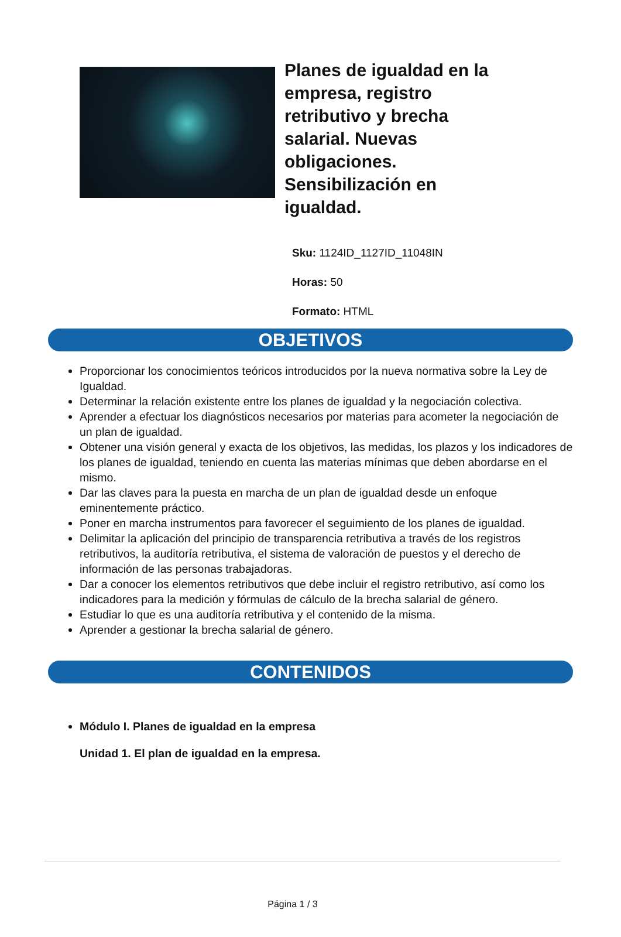Planes de igualdad en la empresa, registro retributivo y brecha salarial. Nuevas obligaciones. Sensibilización en igualdad.
Sku: 1124ID_1127ID_11048IN
Horas: 50
Formato: HTML
OBJETIVOS
Proporcionar los conocimientos teóricos introducidos por la nueva normativa sobre la Ley de Igualdad.
Determinar la relación existente entre los planes de igualdad y la negociación colectiva.
Aprender a efectuar los diagnósticos necesarios por materias para acometer la negociación de un plan de igualdad.
Obtener una visión general y exacta de los objetivos, las medidas, los plazos y los indicadores de los planes de igualdad, teniendo en cuenta las materias mínimas que deben abordarse en el mismo.
Dar las claves para la puesta en marcha de un plan de igualdad desde un enfoque eminentemente práctico.
Poner en marcha instrumentos para favorecer el seguimiento de los planes de igualdad.
Delimitar la aplicación del principio de transparencia retributiva a través de los registros retributivos, la auditoría retributiva, el sistema de valoración de puestos y el derecho de información de las personas trabajadoras.
Dar a conocer los elementos retributivos que debe incluir el registro retributivo, así como los indicadores para la medición y fórmulas de cálculo de la brecha salarial de género.
Estudiar lo que es una auditoría retributiva y el contenido de la misma.
Aprender a gestionar la brecha salarial de género.
CONTENIDOS
Módulo I. Planes de igualdad en la empresa
Unidad 1. El plan de igualdad en la empresa.
Página 1 / 3